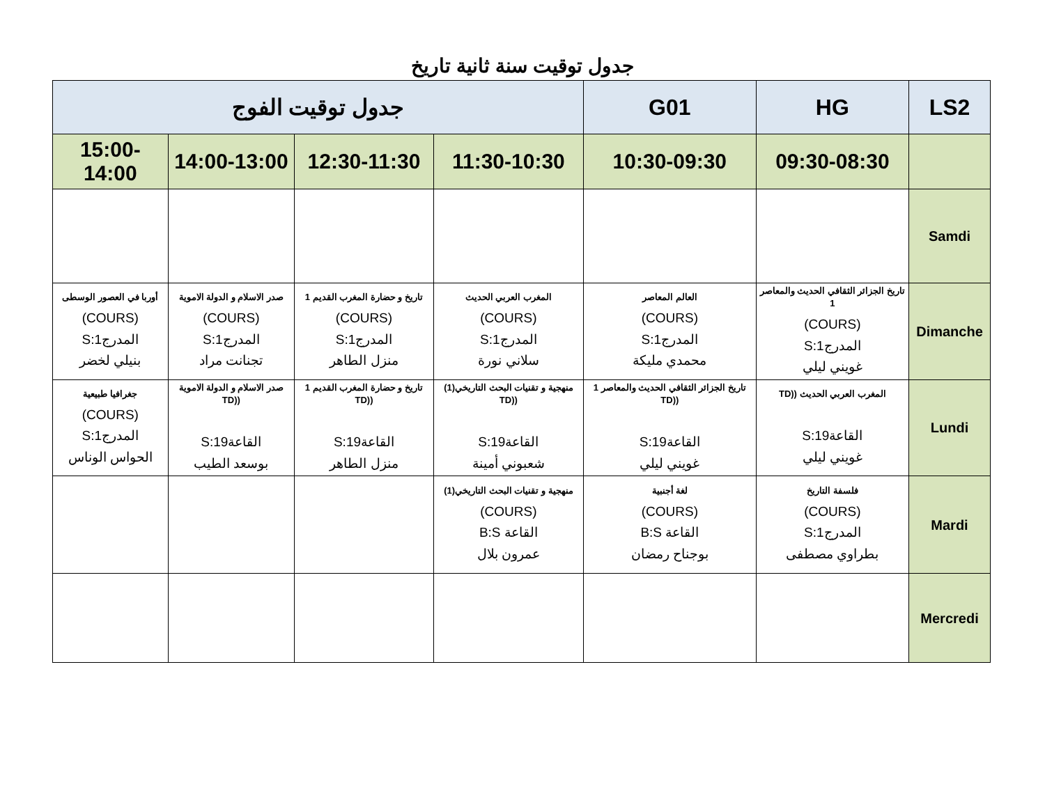جدول توقيت سنة ثانية تاريخ
| LS2 | HG | G01 | جدول توقيت الفوج | | | |
| --- | --- | --- | --- | --- | --- | --- |
| | 09:30-08:30 | 10:30-09:30 | 11:30-10:30 | 12:30-11:30 | 14:00-13:00 | 15:00-14:00 |
| Samdi | | | | | | |
| Dimanche | تاريخ الجزائر الثقافي الحديث والمعاصر 1 (COURS) المدرج1:S غويني ليلي | العالم المعاصر (COURS) المدرج1:S محمدي مليكة | المغرب العربي الحديث (COURS) المدرج1:S سلاني نورة | تاريخ و حضارة المغرب القديم 1 (COURS) المدرج1:S منزل الطاهر | صدر الاسلام و الدولة الاموية (COURS) المدرج1:S تجنانت مراد | أوربا في العصور الوسطى (COURS) المدرج1:S بنيلي لخضر |
| Lundi | المغرب العربي الحديث ((TD القاعة19:S غويني ليلي | تاريخ الجزائر الثقافي الحديث والمعاصر 1 ((TD القاعة19:S غويني ليلي | منهجية و تقنيات البحث التاريخي(1) ((TD القاعة19:S شعبوني أمينة | تاريخ و حضارة المغرب القديم 1 ((TD القاعة19:S منزل الطاهر | صدر الاسلام و الدولة الاموية ((TD القاعة19:S بوسعد الطيب | جغرافيا طبيعية (COURS) المدرج1:S الحواس الوناس |
| Mardi | فلسفة التاريخ (COURS) المدرج1:S بطراوي مصطفى | لغة أجنبية (COURS) القاعة B:S بوجناح رمضان | منهجية و تقنيات البحث التاريخي(1) (COURS) القاعة B:S عمرون بلال | | | |
| Mercredi | | | | | | |